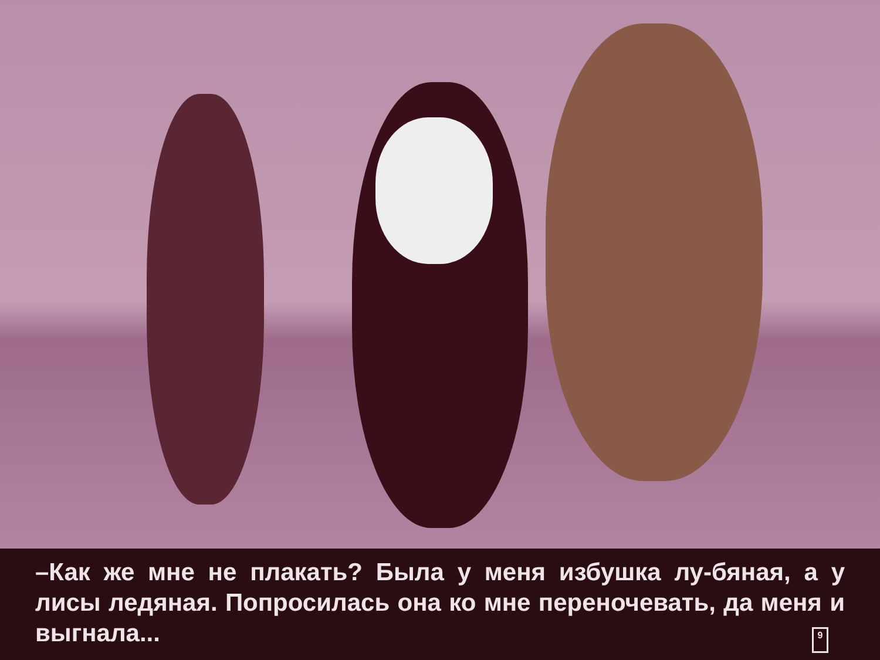–Как же мне не плакать? Была у меня избушка лу-бяная, а у лисы ледяная. Попросилась она ко мне переночевать, да меня и выгнала...
9